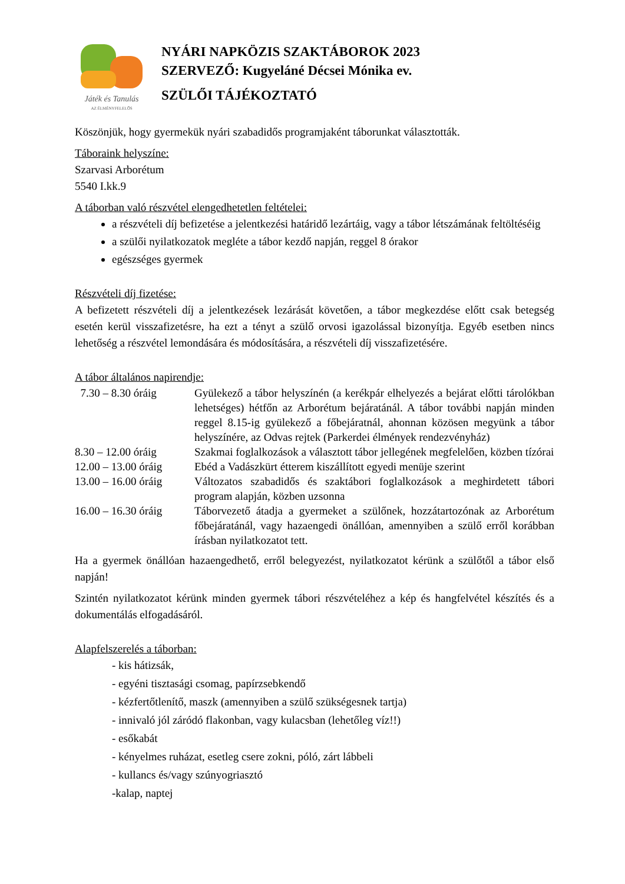Játék és Tanulás
AZ ÉLMÉNYFELELŐS
NYÁRI NAPKÖZIS SZAKTÁBOROK 2023
SZERVEZŐ: Kugyeláné Décsei Mónika ev.
SZÜLŐI TÁJÉKOZTATÓ
Köszönjük, hogy gyermekük nyári szabadidős programjaként táborunkat választották.
Táboraink helyszíne:
Szarvasi Arborétum
5540 I.kk.9
A táborban való részvétel elengedhetetlen feltételei:
a részvételi díj befizetése a jelentkezési határidő lezártáig, vagy a tábor létszámának feltöltéséig
a szülői nyilatkozatok megléte a tábor kezdő napján, reggel 8 órakor
egészséges gyermek
Részvételi díj fizetése:
A befizetett részvételi díj a jelentkezések lezárását követően, a tábor megkezdése előtt csak betegség esetén kerül visszafizetésre, ha ezt a tényt a szülő orvosi igazolással bizonyítja. Egyéb esetben nincs lehetőség a részvétel lemondására és módosítására, a részvételi díj visszafizetésére.
A tábor általános napirendje:
| 7.30 – 8.30 óráig | Gyülekező a tábor helyszínén (a kerékpár elhelyezés a bejárat előtti tárolókban lehetséges) hétfőn az Arborétum bejáratánál. A tábor további napján minden reggel 8.15-ig gyülekező a főbejáratnál, ahonnan közösen megyünk a tábor helyszínére, az Odvas rejtek (Parkerdei élmények rendezvényház) |
| 8.30 – 12.00 óráig | Szakmai foglalkozások a választott tábor jellegének megfelelően, közben tízórai |
| 12.00 – 13.00 óráig | Ebéd a Vadászkürt étterem kiszállított egyedi menüje szerint |
| 13.00 – 16.00 óráig | Változatos szabadidős és szaktábori foglalkozások a meghirdetett tábori program alapján, közben uzsonna |
| 16.00 – 16.30 óráig | Táborvezető átadja a gyermeket a szülőnek, hozzátartozónak az Arborétum főbejáratánál, vagy hazaengedi önállóan, amennyiben a szülő erről korábban írásban nyilatkozatot tett. |
Ha a gyermek önállóan hazaengedhető, erről belegyezést, nyilatkozatot kérünk a szülőtől a tábor első napján!
Szintén nyilatkozatot kérünk minden gyermek tábori részvételéhez a kép és hangfelvétel készítés és a dokumentálás elfogadásáról.
Alapfelszerelés a táborban:
- kis hátizsák,
- egyéni tisztasági csomag, papírzsebkendő
- kézfertőtlenítő, maszk (amennyiben a szülő szükségesnek tartja)
- innivaló jól záródó flakonban, vagy kulacsban (lehetőleg víz!!)
- esőkabát
- kényelmes ruházat, esetleg csere zokni, póló, zárt lábbeli
- kullancs és/vagy szúnyogriasztó
-kalap, naptej